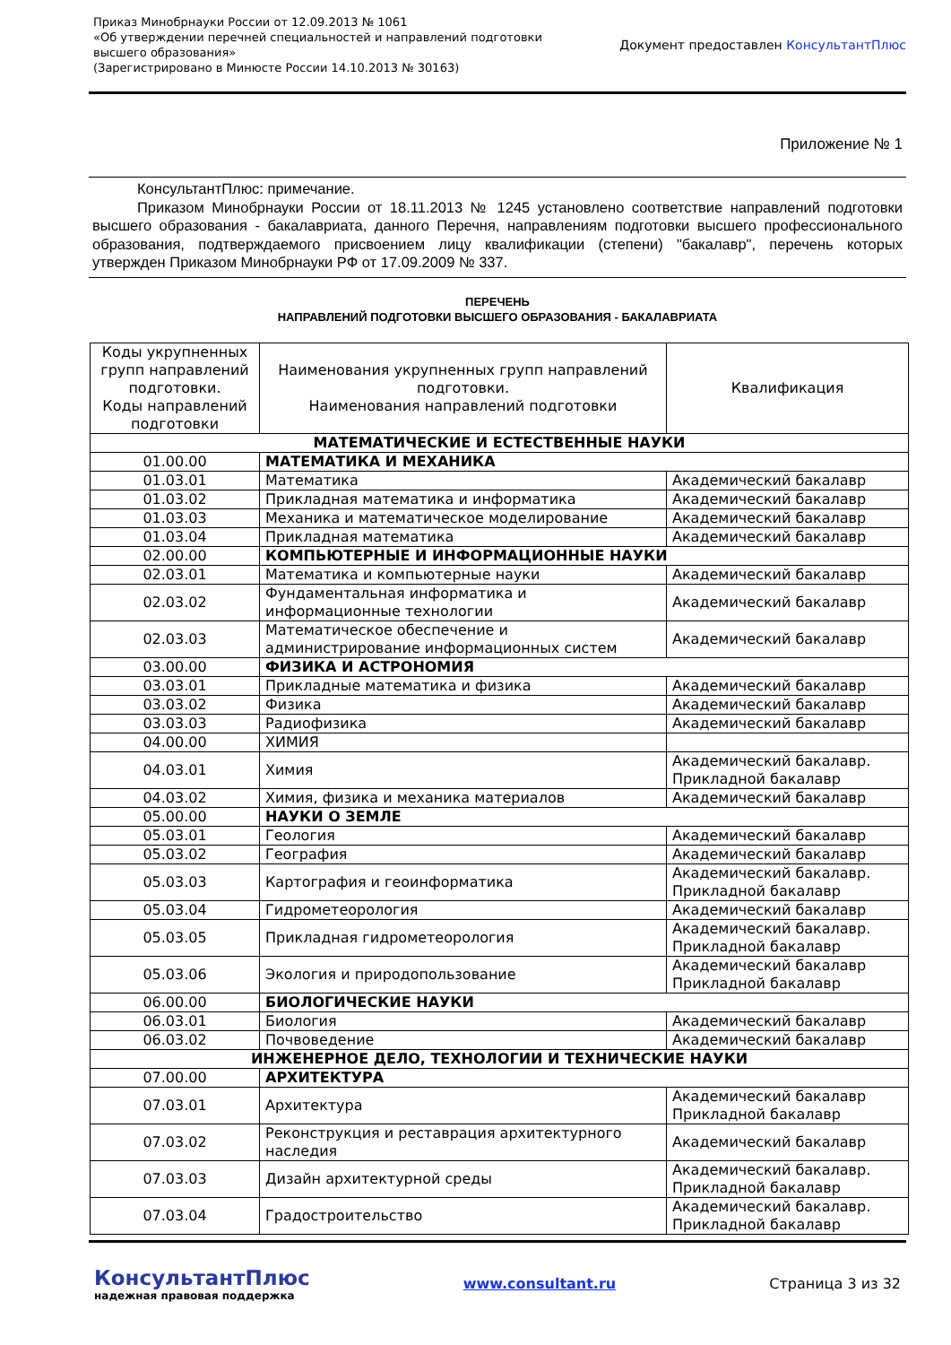Приказ Минобрнауки России от 12.09.2013 № 1061
«Об утверждении перечней специальностей и направлений подготовки
высшего образования»
(Зарегистрировано в Минюсте России 14.10.2013 № 30163)
Документ предоставлен КонсультантПлюс
Приложение № 1
КонсультантПлюс: примечание.
Приказом Минобрнауки России от 18.11.2013 № 1245 установлено соответствие направлений подготовки высшего образования - бакалавриата, данного Перечня, направлениям подготовки высшего профессионального образования, подтверждаемого присвоением лицу квалификации (степени) "бакалавр", перечень которых утвержден Приказом Минобрнауки РФ от 17.09.2009 № 337.
ПЕРЕЧЕНЬ
НАПРАВЛЕНИЙ ПОДГОТОВКИ ВЫСШЕГО ОБРАЗОВАНИЯ - БАКАЛАВРИАТА
| Коды укрупненных групп направлений подготовки. Коды направлений подготовки | Наименования укрупненных групп направлений подготовки. Наименования направлений подготовки | Квалификация |
| --- | --- | --- |
| МАТЕМАТИЧЕСКИЕ И ЕСТЕСТВЕННЫЕ НАУКИ | | |
| 01.00.00 | МАТЕМАТИКА И МЕХАНИКА | |
| 01.03.01 | Математика | Академический бакалавр |
| 01.03.02 | Прикладная математика и информатика | Академический бакалавр |
| 01.03.03 | Механика и математическое моделирование | Академический бакалавр |
| 01.03.04 | Прикладная математика | Академический бакалавр |
| 02.00.00 | КОМПЬЮТЕРНЫЕ И ИНФОРМАЦИОННЫЕ НАУКИ | |
| 02.03.01 | Математика и компьютерные науки | Академический бакалавр |
| 02.03.02 | Фундаментальная информатика и информационные технологии | Академический бакалавр |
| 02.03.03 | Математическое обеспечение и администрирование информационных систем | Академический бакалавр |
| 03.00.00 | ФИЗИКА И АСТРОНОМИЯ | |
| 03.03.01 | Прикладные математика и физика | Академический бакалавр |
| 03.03.02 | Физика | Академический бакалавр |
| 03.03.03 | Радиофизика | Академический бакалавр |
| 04.00.00 | ХИМИЯ | |
| 04.03.01 | Химия | Академический бакалавр. Прикладной бакалавр |
| 04.03.02 | Химия, физика и механика материалов | Академический бакалавр |
| 05.00.00 | НАУКИ О ЗЕМЛЕ | |
| 05.03.01 | Геология | Академический бакалавр |
| 05.03.02 | География | Академический бакалавр |
| 05.03.03 | Картография и геоинформатика | Академический бакалавр. Прикладной бакалавр |
| 05.03.04 | Гидрометеорология | Академический бакалавр |
| 05.03.05 | Прикладная гидрометеорология | Академический бакалавр. Прикладной бакалавр |
| 05.03.06 | Экология и природопользование | Академический бакалавр Прикладной бакалавр |
| 06.00.00 | БИОЛОГИЧЕСКИЕ НАУКИ | |
| 06.03.01 | Биология | Академический бакалавр |
| 06.03.02 | Почвоведение | Академический бакалавр |
| ИНЖЕНЕРНОЕ ДЕЛО, ТЕХНОЛОГИИ И ТЕХНИЧЕСКИЕ НАУКИ | | |
| 07.00.00 | АРХИТЕКТУРА | |
| 07.03.01 | Архитектура | Академический бакалавр Прикладной бакалавр |
| 07.03.02 | Реконструкция и реставрация архитектурного наследия | Академический бакалавр |
| 07.03.03 | Дизайн архитектурной среды | Академический бакалавр. Прикладной бакалавр |
| 07.03.04 | Градостроительство | Академический бакалавр. Прикладной бакалавр |
КонсультантПлюс
надежная правовая поддержка
www.consultant.ru Страница 3 из 32